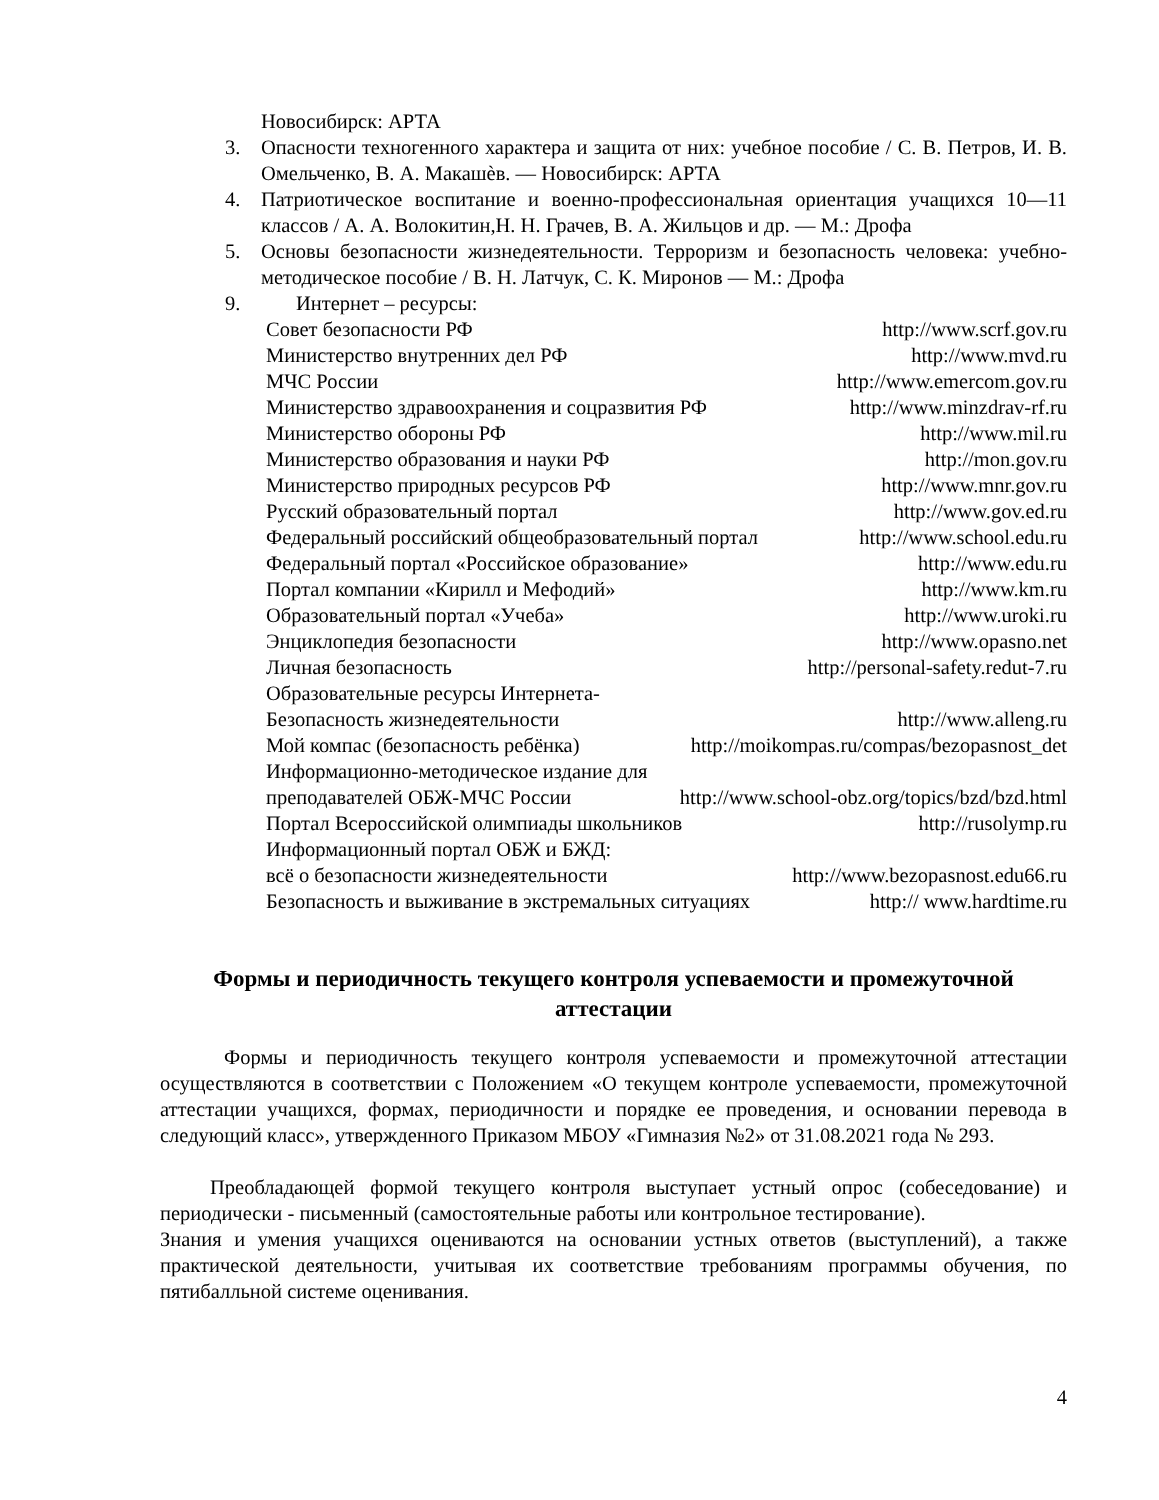Новосибирск: АРТА
3. Опасности техногенного характера и защита от них: учебное пособие / С. В. Петров, И. В. Омельченко, В. А. Макашѐв. — Новосибирск: АРТА
4. Патриотическое воспитание и военно-профессиональная ориентация учащихся 10—11 классов / А. А. Волокитин,Н. Н. Грачев, В. А. Жильцов и др. — М.: Дрофа
5. Основы безопасности жизнедеятельности. Терроризм и безопасность человека: учебно-методическое пособие / В. Н. Латчук, С. К. Миронов — М.: Дрофа
9. Интернет – ресурсы:
Совет безопасности РФ http://www.scrf.gov.ru
Министерство внутренних дел РФ http://www.mvd.ru
МЧС России http://www.emercom.gov.ru
Министерство здравоохранения и соцразвития РФ http://www.minzdrav-rf.ru
Министерство обороны РФ http://www.mil.ru
Министерство образования и науки РФ http://mon.gov.ru
Министерство природных ресурсов РФ http://www.mnr.gov.ru
Русский образовательный портал http://www.gov.ed.ru
Федеральный российский общеобразовательный портал http://www.school.edu.ru
Федеральный портал «Российское образование» http://www.edu.ru
Портал компании «Кирилл и Мефодий» http://www.km.ru
Образовательный портал «Учеба» http://www.uroki.ru
Энциклопедия безопасности http://www.opasno.net
Личная безопасность http://personal-safety.redut-7.ru
Образовательные ресурсы Интернета-
Безопасность жизнедеятельности http://www.alleng.ru
Мой компас (безопасность ребёнка) http://moikompas.ru/compas/bezopasnost_det
Информационно-методическое издание для
преподавателей ОБЖ-МЧС России http://www.school-obz.org/topics/bzd/bzd.html
Портал Всероссийской олимпиады школьников http://rusolymp.ru
Информационный портал ОБЖ и БЖД:
всё о безопасности жизнедеятельности http://www.bezopasnost.edu66.ru
Безопасность и выживание в экстремальных ситуациях http:// www.hardtime.ru
Формы и периодичность текущего контроля успеваемости и промежуточной аттестации
Формы и периодичность текущего контроля успеваемости и промежуточной аттестации осуществляются в соответствии с Положением «О текущем контроле успеваемости, промежуточной аттестации учащихся, формах, периодичности и порядке ее проведения, и основании перевода в следующий класс», утвержденного Приказом МБОУ «Гимназия №2» от 31.08.2021 года № 293.
Преобладающей формой текущего контроля выступает устный опрос (собеседование) и периодически - письменный (самостоятельные работы или контрольное тестирование).
Знания и умения учащихся оцениваются на основании устных ответов (выступлений), а также практической деятельности, учитывая их соответствие требованиям программы обучения, по пятибалльной системе оценивания.
4